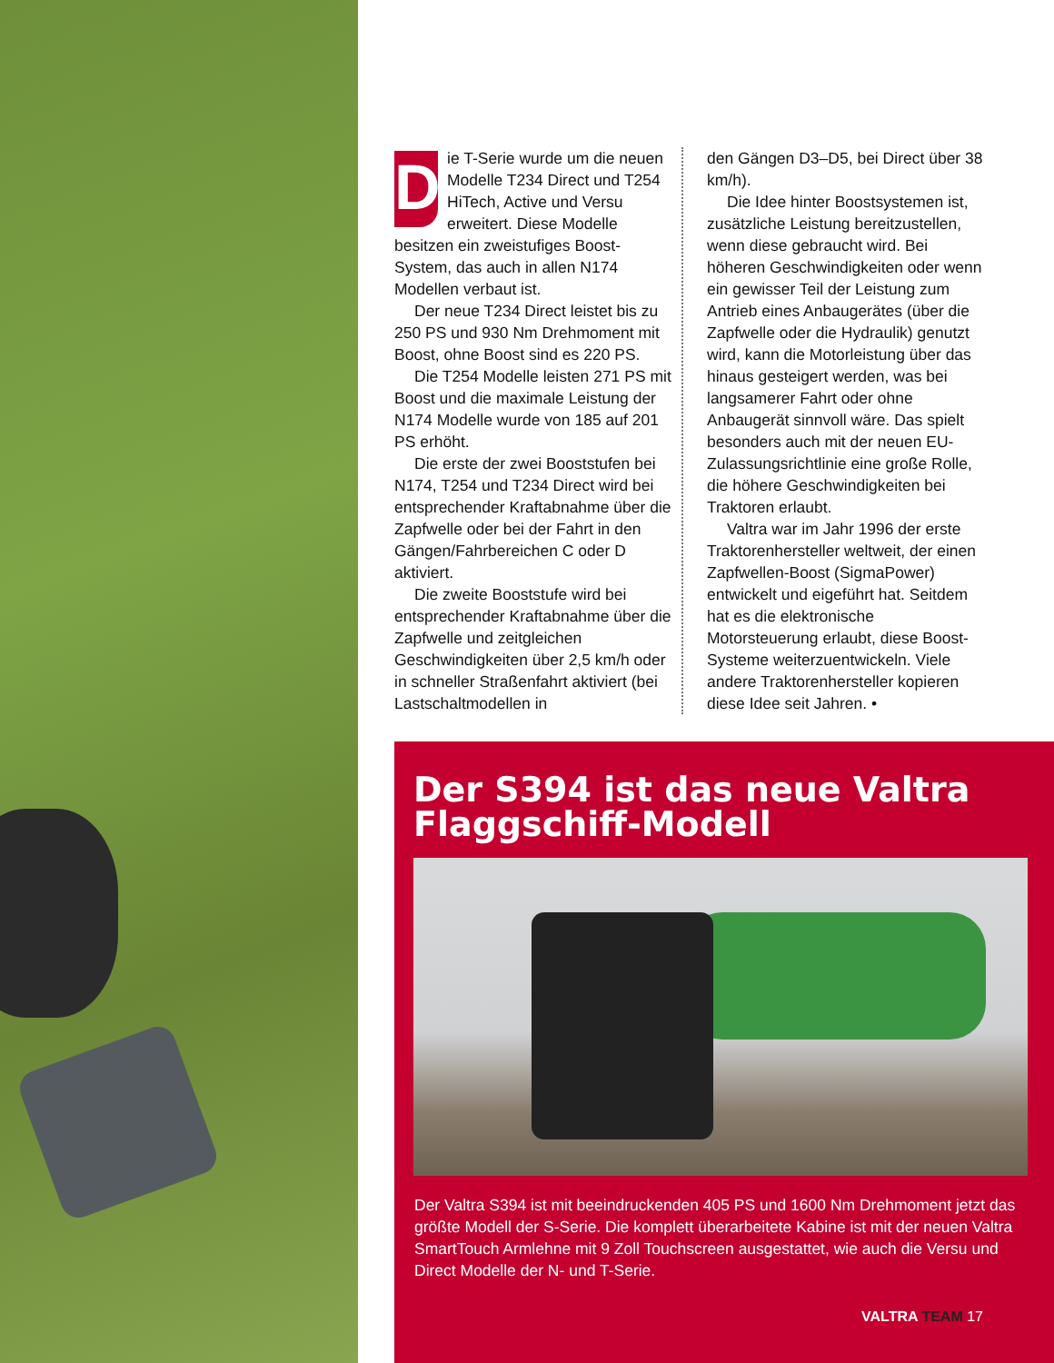Die T-Serie wurde um die neuen Modelle T234 Direct und T254 HiTech, Active und Versu erweitert. Diese Modelle besitzen ein zweistufiges Boost-System, das auch in allen N174 Modellen verbaut ist.
Der neue T234 Direct leistet bis zu 250 PS und 930 Nm Drehmoment mit Boost, ohne Boost sind es 220 PS.
Die T254 Modelle leisten 271 PS mit Boost und die maximale Leistung der N174 Modelle wurde von 185 auf 201 PS erhöht.
Die erste der zwei Booststufen bei N174, T254 und T234 Direct wird bei entsprechender Kraftabnahme über die Zapfwelle oder bei der Fahrt in den Gängen/Fahrbereichen C oder D aktiviert.
Die zweite Booststufe wird bei entsprechender Kraftabnahme über die Zapfwelle und zeitgleichen Geschwindigkeiten über 2,5 km/h oder in schneller Straßenfahrt aktiviert (bei Lastschaltmodellen in
den Gängen D3–D5, bei Direct über 38 km/h).
Die Idee hinter Boostsystemen ist, zusätzliche Leistung bereitzustellen, wenn diese gebraucht wird. Bei höheren Geschwindigkeiten oder wenn ein gewisser Teil der Leistung zum Antrieb eines Anbaugerätes (über die Zapfwelle oder die Hydraulik) genutzt wird, kann die Motorleistung über das hinaus gesteigert werden, was bei langsamerer Fahrt oder ohne Anbaugerät sinnvoll wäre. Das spielt besonders auch mit der neuen EU-Zulassungsrichtlinie eine große Rolle, die höhere Geschwindigkeiten bei Traktoren erlaubt.
Valtra war im Jahr 1996 der erste Traktorenhersteller weltweit, der einen Zapfwellen-Boost (SigmaPower) entwickelt und eigeführt hat. Seitdem hat es die elektronische Motorsteuerung erlaubt, diese Boost-Systeme weiterzuentwickeln. Viele andere Traktorenhersteller kopieren diese Idee seit Jahren. •
Der S394 ist das neue Valtra
Flaggschiff-Modell
Der Valtra S394 ist mit beeindruckenden 405 PS und 1600 Nm Drehmoment jetzt das größte Modell der S-Serie. Die komplett überarbeitete Kabine ist mit der neuen Valtra SmartTouch Armlehne mit 9 Zoll Touchscreen ausgestattet, wie auch die Versu und Direct Modelle der N- und T-Serie.
VALTRA TEAM 17